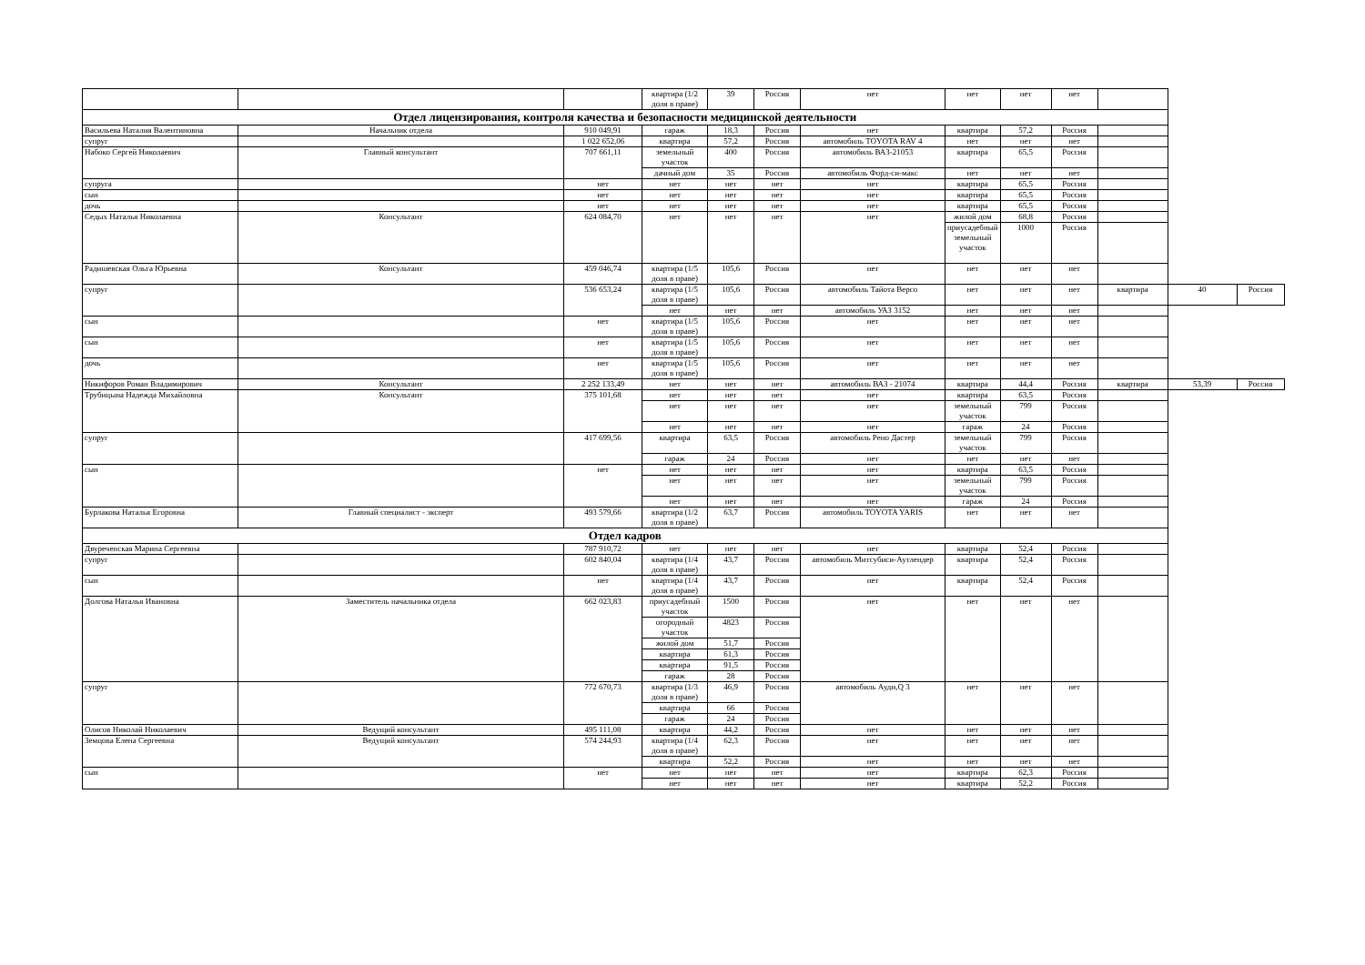| | | | квартира (1/2 доля в праве) | 39 | Россия | нет | нет | нет | нет | | | |
| Отдел лицензирования, контроля качества и безопасности медицинской деятельности | | | | | | | | | | | | |
| Васильева Наталия Валентиновна | Начальник отдела | 910 049,91 | гараж | 18,3 | Россия | нет | квартира | 57,2 | Россия | | | |
| супруг | | 1 022 652,06 | квартира | 57,2 | Россия | автомобиль TOYOTA RAV 4 | нет | нет | нет | | | |
| Набоко Сергей Николаевич | Главный консультант | 707 661,11 | земельный участок | 400 | Россия | автомобиль ВАЗ-21053 | квартира | 65,5 | Россия | | | |
| | | | дачный дом | 35 | Россия | автомобиль Форд-си-макс | нет | нет | нет | | | |
| супруга | | нет | нет | нет | нет | нет | квартира | 65,5 | Россия | | | |
| сын | | нет | нет | нет | нет | нет | квартира | 65,5 | Россия | | | |
| дочь | | нет | нет | нет | нет | нет | квартира | 65,5 | Россия | | | |
| Седых Наталья Николаевна | Консультант | 624 084,70 | нет | нет | нет | нет | жилой дом | 68,8 | Россия | | | |
| | | | | | | | приусадебный земельный участок | 1000 | Россия | | | |
| Радишевская Ольга Юрьевна | Консультант | 459 046,74 | квартира (1/5 доля в праве) | 105,6 | Россия | нет | нет | нет | нет | | | |
| супруг | | 536 653,24 | квартира (1/5 доля в праве) | 105,6 | Россия | автомобиль Тайота Версо | нет | нет | нет | квартира | 40 | Россия |
| | | | нет | нет | нет | автомобиль УАЗ 3152 | нет | нет | нет | | | |
| сын | | нет | квартира (1/5 доля в праве) | 105,6 | Россия | нет | нет | нет | нет | | | |
| сын | | нет | квартира (1/5 доля в праве) | 105,6 | Россия | нет | нет | нет | нет | | | |
| дочь | | нет | квартира (1/5 доля в праве) | 105,6 | Россия | нет | нет | нет | нет | | | |
| Никифоров Роман Владимирович | Консультант | 2 252 133,49 | нет | нет | нет | автомобиль ВАЗ - 21074 | квартира | 44,4 | Россия | квартира | 53,39 | Россия |
| Трубицына Надежда Михайловна | Консультант | 375 101,68 | нет | нет | нет | нет | квартира | 63,5 | Россия | | | |
| | | | нет | нет | нет | нет | земельный участок | 799 | Россия | | | |
| | | | нет | нет | нет | нет | гараж | 24 | Россия | | | |
| супруг | | 417 699,56 | квартира | 63,5 | Россия | автомобиль Рено Дастер | земельный участок | 799 | Россия | | | |
| | | | гараж | 24 | Россия | нет | нет | нет | нет | | | |
| сын | | нет | нет | нет | нет | нет | квартира | 63,5 | Россия | | | |
| | | | нет | нет | нет | нет | земельный участок | 799 | Россия | | | |
| | | | нет | нет | нет | нет | гараж | 24 | Россия | | | |
| Бурлакова Наталья Егоровна | Главный специалист - эксперт | 493 579,66 | квартира (1/2 доля в праве) | 63,7 | Россия | автомобиль TOYOTA YARIS | нет | нет | нет | | | |
| Отдел кадров | | | | | | | | | | | | |
| Двуреченская Марина Сергеевна | | 787 910,72 | нет | нет | нет | нет | квартира | 52,4 | Россия | | | |
| супруг | | 602 840,04 | квартира (1/4 доля в праве) | 43,7 | Россия | автомобиль Митсубиси-Аутлендер | квартира | 52,4 | Россия | | | |
| сын | | нет | квартира (1/4 доля в праве) | 43,7 | Россия | нет | квартира | 52,4 | Россия | | | |
| Долгова Наталья Ивановна | Заместитель начальника отдела | 662 023,83 | приусадебный участок | 1500 | Россия | нет | нет | нет | нет | | | |
| | | | огородный участок | 4823 | Россия | | | | | | | |
| | | | жилой дом | 51,7 | Россия | | | | | | | |
| | | | квартира | 61,3 | Россия | | | | | | | |
| | | | квартира | 91,5 | Россия | | | | | | | |
| | | | гараж | 28 | Россия | | | | | | | |
| супруг | | 772 670,73 | квартира (1/3 доля в праве) | 46,9 | Россия | автомобиль Ауди,Q 3 | нет | нет | нет | | | |
| | | | квартира | 66 | Россия | | | | | | | |
| | | | гараж | 24 | Россия | | | | | | | |
| Олисов Николай Николаевич | Ведущий консультант | 495 111,08 | квартира | 44,2 | Россия | нет | нет | нет | нет | | | |
| Земцова Елена Сергеевна | Ведущий консультант | 574 244,93 | квартира (1/4 доля в праве) | 62,3 | Россия | нет | нет | нет | нет | | | |
| | | | квартира | 52,2 | Россия | нет | нет | нет | нет | | | |
| сын | | нет | нет | нет | нет | нет | квартира | 62,3 | Россия | | | |
| | | | нет | нет | нет | нет | квартира | 52,2 | Россия | | | |